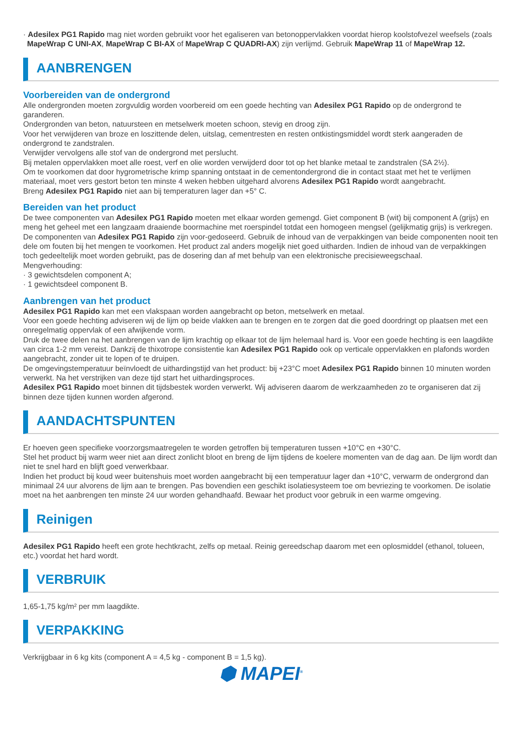· Adesilex PG1 Rapido mag niet worden gebruikt voor het egaliseren van betonoppervlakken voordat hierop koolstofvezel weefsels (zoals MapeWrap C UNI-AX, MapeWrap C BI-AX of MapeWrap C QUADRI-AX) zijn verlijmd. Gebruik MapeWrap 11 of MapeWrap 12.
AANBRENGEN
Voorbereiden van de ondergrond
Alle ondergronden moeten zorgvuldig worden voorbereid om een goede hechting van Adesilex PG1 Rapido op de ondergrond te garanderen.
Ondergronden van beton, natuursteen en metselwerk moeten schoon, stevig en droog zijn.
Voor het verwijderen van broze en loszittende delen, uitslag, cementresten en resten ontkistingsmiddel wordt sterk aangeraden de ondergrond te zandstralen.
Verwijder vervolgens alle stof van de ondergrond met perslucht.
Bij metalen oppervlakken moet alle roest, verf en olie worden verwijderd door tot op het blanke metaal te zandstralen (SA 2½).
Om te voorkomen dat door hygrometrische krimp spanning ontstaat in de cementondergrond die in contact staat met het te verlijmen materiaal, moet vers gestort beton ten minste 4 weken hebben uitgehard alvorens Adesilex PG1 Rapido wordt aangebracht.
Breng Adesilex PG1 Rapido niet aan bij temperaturen lager dan +5° C.
Bereiden van het product
De twee componenten van Adesilex PG1 Rapido moeten met elkaar worden gemengd. Giet component B (wit) bij component A (grijs) en meng het geheel met een langzaam draaiende boormachine met roerspindel totdat een homogeen mengsel (gelijkmatig grijs) is verkregen. De componenten van Adesilex PG1 Rapido zijn voor-gedoseerd. Gebruik de inhoud van de verpakkingen van beide componenten nooit ten dele om fouten bij het mengen te voorkomen. Het product zal anders mogelijk niet goed uitharden. Indien de inhoud van de verpakkingen toch gedeeltelijk moet worden gebruikt, pas de dosering dan af met behulp van een elektronische precisieweegschaal.
Mengverhouding:
· 3 gewichtsdelen component A;
· 1 gewichtsdeel component B.
Aanbrengen van het product
Adesilex PG1 Rapido kan met een vlakspaan worden aangebracht op beton, metselwerk en metaal.
Voor een goede hechting adviseren wij de lijm op beide vlakken aan te brengen en te zorgen dat die goed doordringt op plaatsen met een onregelmatig oppervlak of een afwijkende vorm.
Druk de twee delen na het aanbrengen van de lijm krachtig op elkaar tot de lijm helemaal hard is. Voor een goede hechting is een laagdikte van circa 1-2 mm vereist. Dankzij de thixotrope consistentie kan Adesilex PG1 Rapido ook op verticale oppervlakken en plafonds worden aangebracht, zonder uit te lopen of te druipen.
De omgevingstemperatuur beïnvloedt de uithardingstijd van het product: bij +23°C moet Adesilex PG1 Rapido binnen 10 minuten worden verwerkt. Na het verstrijken van deze tijd start het uithardingsproces.
Adesilex PG1 Rapido moet binnen dit tijdsbestek worden verwerkt. Wij adviseren daarom de werkzaamheden zo te organiseren dat zij binnen deze tijden kunnen worden afgerond.
AANDACHTSPUNTEN
Er hoeven geen specifieke voorzorgsmaatregelen te worden getroffen bij temperaturen tussen +10°C en +30°C.
Stel het product bij warm weer niet aan direct zonlicht bloot en breng de lijm tijdens de koelere momenten van de dag aan. De lijm wordt dan niet te snel hard en blijft goed verwerkbaar.
Indien het product bij koud weer buitenshuis moet worden aangebracht bij een temperatuur lager dan +10°C, verwarm de ondergrond dan minimaal 24 uur alvorens de lijm aan te brengen. Pas bovendien een geschikt isolatiesysteem toe om bevriezing te voorkomen. De isolatie moet na het aanbrengen ten minste 24 uur worden gehandhaafd. Bewaar het product voor gebruik in een warme omgeving.
Reinigen
Adesilex PG1 Rapido heeft een grote hechtkracht, zelfs op metaal. Reinig gereedschap daarom met een oplosmiddel (ethanol, tolueen, etc.) voordat het hard wordt.
VERBRUIK
1,65-1,75 kg/m² per mm laagdikte.
VERPAKKING
Verkrijgbaar in 6 kg kits (component A = 4,5 kg - component B = 1,5 kg).
⬢ MAPEI<sup>®</sup>